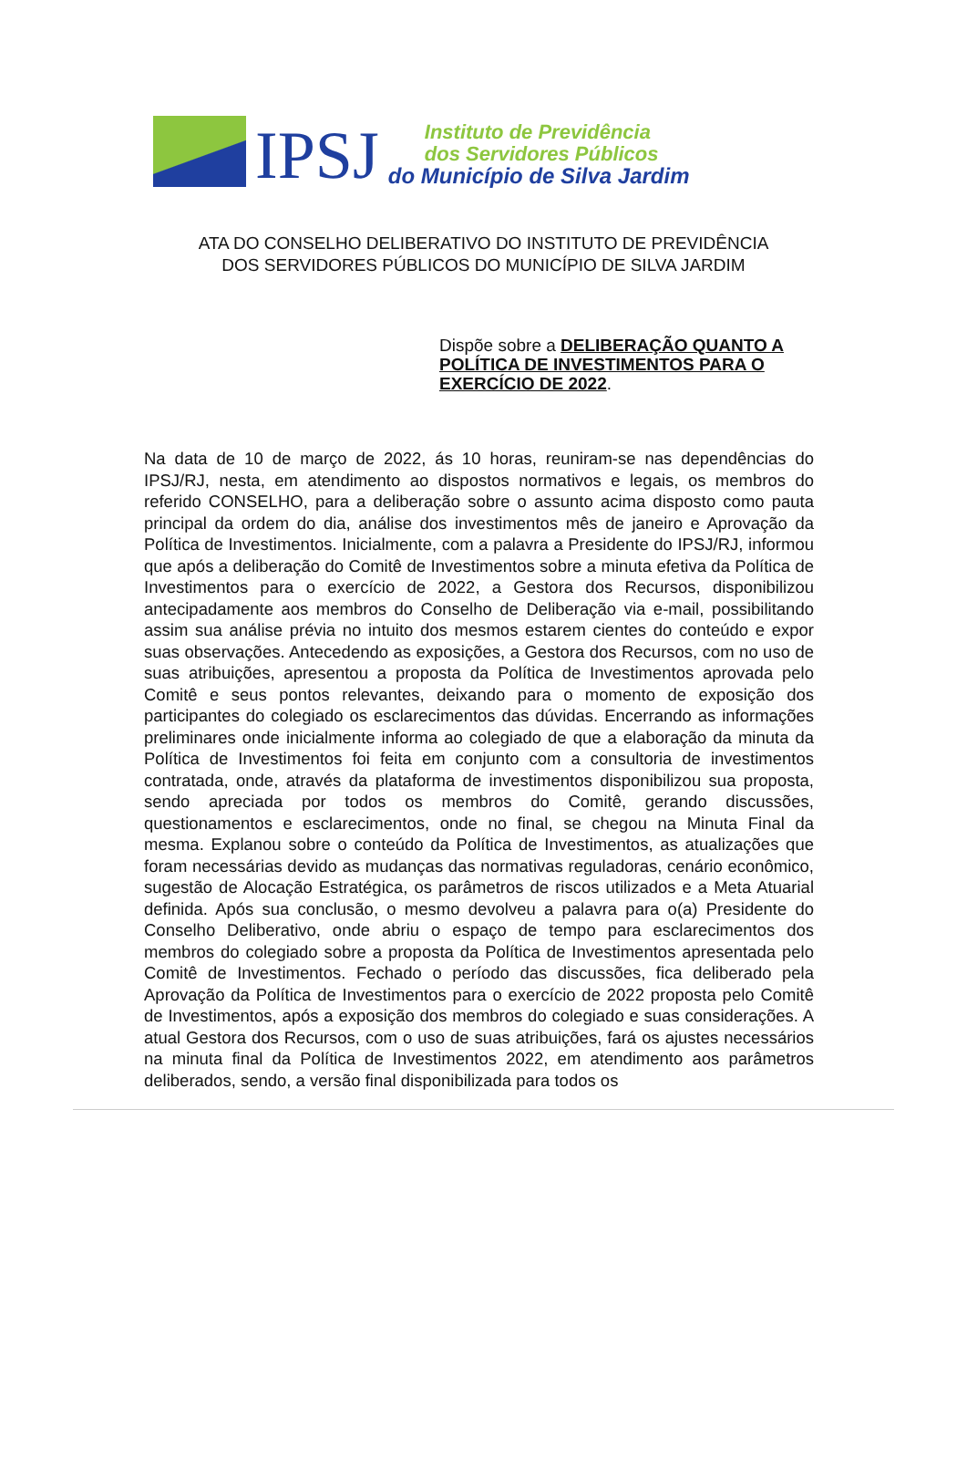IPSJ
Instituto de Previdência
dos Servidores Públicos
do Município de Silva Jardim
ATA DO CONSELHO DELIBERATIVO DO INSTITUTO DE PREVIDÊNCIA
DOS SERVIDORES PÚBLICOS DO MUNICÍPIO DE SILVA JARDIM
Dispõe sobre a DELIBERAÇÃO QUANTO A POLÍTICA DE INVESTIMENTOS PARA O EXERCÍCIO DE 2022.
Na data de 10 de março de 2022, ás 10 horas, reuniram-se nas dependências do IPSJ/RJ, nesta, em atendimento ao dispostos normativos e legais, os membros do referido CONSELHO, para a deliberação sobre o assunto acima disposto como pauta principal da ordem do dia, análise dos investimentos mês de janeiro e Aprovação da Política de Investimentos. Inicialmente, com a palavra a Presidente do IPSJ/RJ, informou que após a deliberação do Comitê de Investimentos sobre a minuta efetiva da Política de Investimentos para o exercício de 2022, a Gestora dos Recursos, disponibilizou antecipadamente aos membros do Conselho de Deliberação via e-mail, possibilitando assim sua análise prévia no intuito dos mesmos estarem cientes do conteúdo e expor suas observações. Antecedendo as exposições, a Gestora dos Recursos, com no uso de suas atribuições, apresentou a proposta da Política de Investimentos aprovada pelo Comitê e seus pontos relevantes, deixando para o momento de exposição dos participantes do colegiado os esclarecimentos das dúvidas. Encerrando as informações preliminares onde inicialmente informa ao colegiado de que a elaboração da minuta da Política de Investimentos foi feita em conjunto com a consultoria de investimentos contratada, onde, através da plataforma de investimentos disponibilizou sua proposta, sendo apreciada por todos os membros do Comitê, gerando discussões, questionamentos e esclarecimentos, onde no final, se chegou na Minuta Final da mesma. Explanou sobre o conteúdo da Política de Investimentos, as atualizações que foram necessárias devido as mudanças das normativas reguladoras, cenário econômico, sugestão de Alocação Estratégica, os parâmetros de riscos utilizados e a Meta Atuarial definida. Após sua conclusão, o mesmo devolveu a palavra para o(a) Presidente do Conselho Deliberativo, onde abriu o espaço de tempo para esclarecimentos dos membros do colegiado sobre a proposta da Política de Investimentos apresentada pelo Comitê de Investimentos. Fechado o período das discussões, fica deliberado pela Aprovação da Política de Investimentos para o exercício de 2022 proposta pelo Comitê de Investimentos, após a exposição dos membros do colegiado e suas considerações. A atual Gestora dos Recursos, com o uso de suas atribuições, fará os ajustes necessários na minuta final da Política de Investimentos 2022, em atendimento aos parâmetros deliberados, sendo, a versão final disponibilizada para todos os